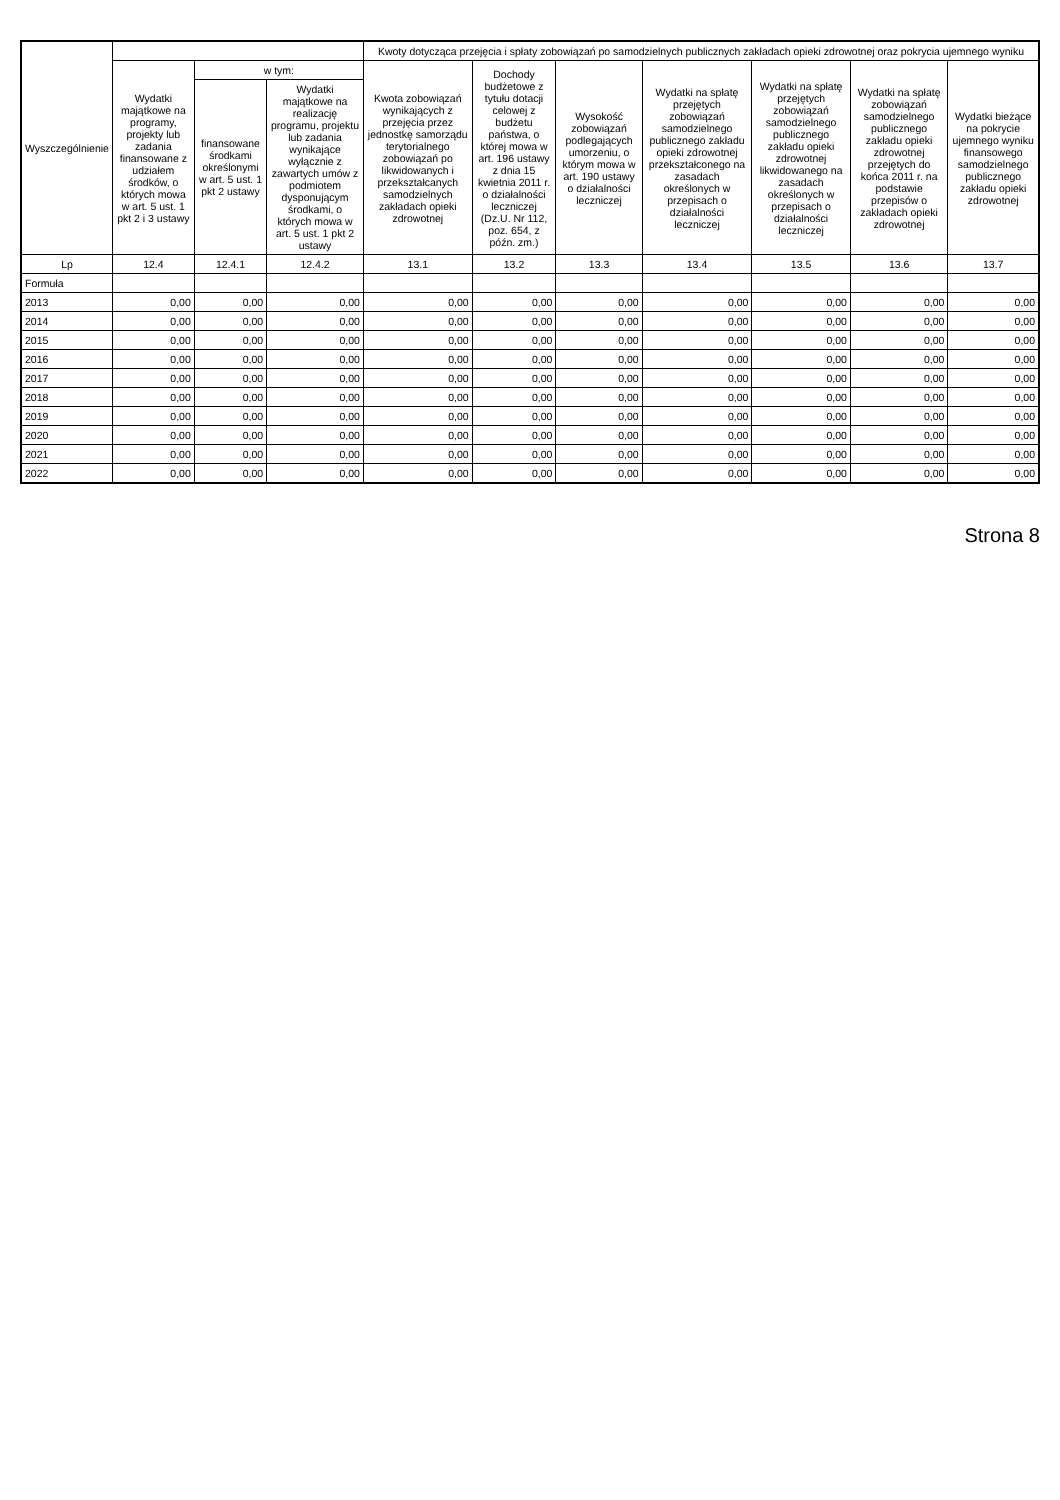| Wyszczególnienie | | | | Kwoty dotycząca przejęcia i spłaty zobowiązań po samodzielnych publicznych zakładach opieki zdrowotnej oraz pokrycia ujemnego wyniku | | | | | | |
| --- | --- | --- | --- | --- | --- | --- | --- | --- | --- | --- |
| | Wydatki majątkowe na programy, projekty lub zadania finansowane z udziałem środków, o których mowa w art. 5 ust. 1 pkt 2 i 3 ustawy | w tym: | | Kwota zobowiązań wynikających z przejęcia przez jednostkę samorządu terytorialnego zobowiązań po likwidowanych i przekształcanych samodzielnych zakładach opieki zdrowotnej | Dochody budżetowe z tytułu dotacji celowej z budżetu państwa, o której mowa w art. 196 ustawy z dnia 15 kwietnia 2011 r. o działalności leczniczej (Dz.U. Nr 112, poz. 654, z późn. zm.) | Wysokość zobowiązań podlegających umorzeniu, o którym mowa w art. 190 ustawy o działalności leczniczej | Wydatki na spłatę przejętych zobowiązań samodzielnego publicznego zakładu opieki zdrowotnej przekształconego na zasadach określonych w przepisach o działalności leczniczej | Wydatki na spłatę przejętych zobowiązań samodzielnego publicznego zakładu opieki zdrowotnej likwidowanego na zasadach określonych w przepisach o działalności leczniczej | Wydatki na spłatę zobowiązań samodzielnego publicznego zakładu opieki zdrowotnej przejętych do końca 2011 r. na podstawie przepisów o zakładach opieki zdrowotnej | Wydatki bieżące na pokrycie ujemnego wyniku finansowego samodzielnego publicznego zakładu opieki zdrowotnej |
| | | finansowane środkami określonymi w art. 5 ust. 1 pkt 2 ustawy | Wydatki majątkowe na realizację programu, projektu lub zadania wynikające wyłącznie z zawartych umów z podmiotem dysponującym środkami, o których mowa w art. 5 ust. 1 pkt 2 ustawy | | | | | | | |
| Lp | 12.4 | 12.4.1 | 12.4.2 | 13.1 | 13.2 | 13.3 | 13.4 | 13.5 | 13.6 | 13.7 |
| Formuła | | | | | | | | | | |
| 2013 | 0,00 | 0,00 | 0,00 | 0,00 | 0,00 | 0,00 | 0,00 | 0,00 | 0,00 | 0,00 |
| 2014 | 0,00 | 0,00 | 0,00 | 0,00 | 0,00 | 0,00 | 0,00 | 0,00 | 0,00 | 0,00 |
| 2015 | 0,00 | 0,00 | 0,00 | 0,00 | 0,00 | 0,00 | 0,00 | 0,00 | 0,00 | 0,00 |
| 2016 | 0,00 | 0,00 | 0,00 | 0,00 | 0,00 | 0,00 | 0,00 | 0,00 | 0,00 | 0,00 |
| 2017 | 0,00 | 0,00 | 0,00 | 0,00 | 0,00 | 0,00 | 0,00 | 0,00 | 0,00 | 0,00 |
| 2018 | 0,00 | 0,00 | 0,00 | 0,00 | 0,00 | 0,00 | 0,00 | 0,00 | 0,00 | 0,00 |
| 2019 | 0,00 | 0,00 | 0,00 | 0,00 | 0,00 | 0,00 | 0,00 | 0,00 | 0,00 | 0,00 |
| 2020 | 0,00 | 0,00 | 0,00 | 0,00 | 0,00 | 0,00 | 0,00 | 0,00 | 0,00 | 0,00 |
| 2021 | 0,00 | 0,00 | 0,00 | 0,00 | 0,00 | 0,00 | 0,00 | 0,00 | 0,00 | 0,00 |
| 2022 | 0,00 | 0,00 | 0,00 | 0,00 | 0,00 | 0,00 | 0,00 | 0,00 | 0,00 | 0,00 |
Strona 8